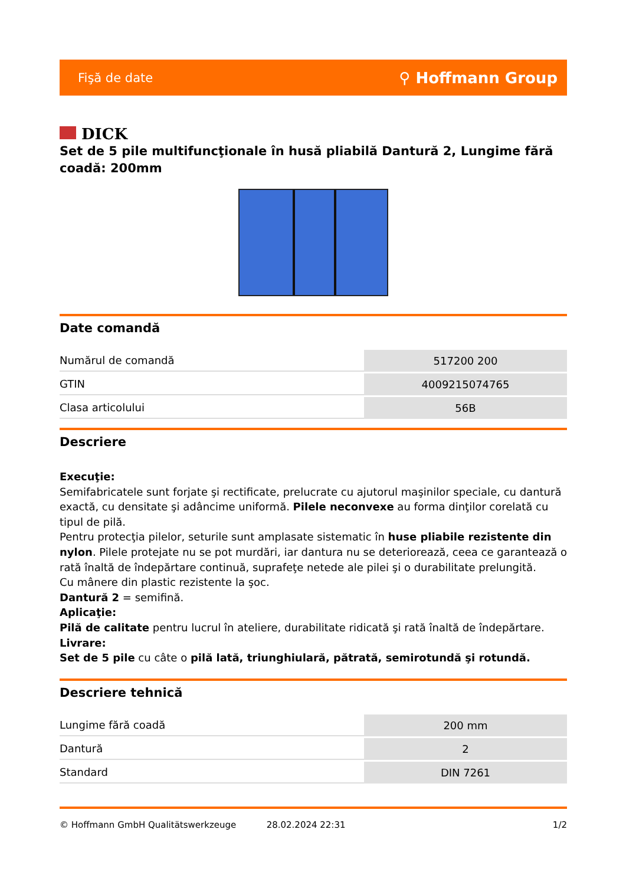Fişă de date ⚲ Hoffmann Group
DICK
Set de 5 pile multifuncţionale în husă pliabilă Dantură 2, Lungime fără coadă: 200mm
Date comandă
| Numărul de comandă | 517200 200 |
| GTIN | 4009215074765 |
| Clasa articolului | 56B |
Descriere
Execuţie:
Semifabricatele sunt forjate şi rectificate, prelucrate cu ajutorul maşinilor speciale, cu dantură exactă, cu densitate şi adâncime uniformă. Pilele neconvexe au forma dinţilor corelată cu tipul de pilă.
Pentru protecţia pilelor, seturile sunt amplasate sistematic în huse pliabile rezistente din nylon. Pilele protejate nu se pot murdări, iar dantura nu se deteriorează, ceea ce garantează o rată înaltă de îndepărtare continuă, suprafeţe netede ale pilei şi o durabilitate prelungită.
Cu mânere din plastic rezistente la şoc.
Dantură 2 = semifină.
Aplicaţie:
Pilă de calitate pentru lucrul în ateliere, durabilitate ridicată şi rată înaltă de îndepărtare.
Livrare:
Set de 5 pile cu câte o pilă lată, triunghiulară, pătrată, semirotundă şi rotundă.
Descriere tehnică
| Lungime fără coadă | 200 mm |
| Dantură | 2 |
| Standard | DIN 7261 |
© Hoffmann GmbH Qualitätswerkzeuge 28.02.2024 22:31 1/2